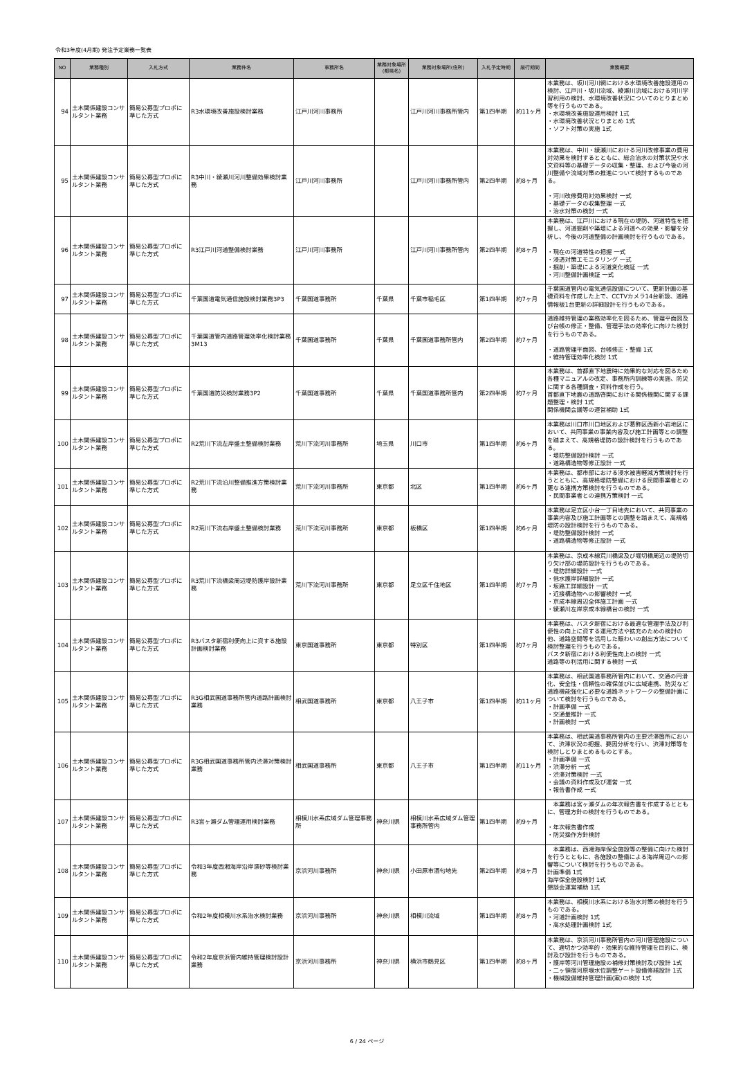令和3年度(4月期) 発注予定業務一覧表
| NO | 業務種別 | 入札方式 | 業務件名 | 事務所名 | 業務対象場所(都県名) | 業務対象場所(住所) | 入札予定時期 | 履行期間 | 業務概要 |
| --- | --- | --- | --- | --- | --- | --- | --- | --- | --- |
| 94 | 土木関係建設コンサルタント業務 | 簡易公募型プロポに準じた方式 | R3水環境改善施設検討業務 | 江戸川河川事務所 | | 江戸川河川事務所管内 | 第1四半期 | 約11ヶ月 | 本業務は、坂川河川網における水環境改善施設運用の検討、江戸川・坂川流域、綾瀬川流域における河川学習利用の検討、水環境改善状況についてのとりまとめ等を行うものである。 ・水環境改善施設運用検討 1式 ・水環境改善状況とりまとめ 1式 ・ソフト対策の実施 1式 |
| 95 | 土木関係建設コンサルタント業務 | 簡易公募型プロポに準じた方式 | R3中川・綾瀬川河川整備効果検討業務 | 江戸川河川事務所 | | 江戸川河川事務所管内 | 第2四半期 | 約8ヶ月 | 本業務は、中川・綾瀬川における河川改修事業の費用対効果を検討するとともに、総合治水の対策状況や水文資料等の基礎データの収集・整理、および今後の河川整備や流域対策の推進について検討するものである。 ・河川改修費用対効果検討 一式 ・基礎データの収集整理 一式 ・治水対策の検討 一式 |
| 96 | 土木関係建設コンサルタント業務 | 簡易公募型プロポに準じた方式 | R3江戸川河道整備検討業務 | 江戸川河川事務所 | | 江戸川河川事務所管内 | 第2四半期 | 約8ヶ月 | 本業務は、江戸川における現在の堤防、河道特性を把握し、河道掘削や築堤による河道への効果・影響を分析し、今後の河道整備の計画検討を行うものである。 ・現在の河道特性の把握 一式 ・浸透対策エモニタリング 一式 ・掘削・築堤による河道変化検証 一式 ・河川整備計画検証 一式 |
| 97 | 土木関係建設コンサルタント業務 | 簡易公募型プロポに準じた方式 | 千葉国道電気通信施設検討業務3P3 | 千葉国道事務所 | 千葉県 | 千葉市稲毛区 | 第1四半期 | 約7ヶ月 | 千葉国道管内の電気通信設備について、更新計画の基礎資料を作成した上で、CCTVカメラ14台新設、道路情報板1台更新の詳細設計を行うものである。 |
| 98 | 土木関係建設コンサルタント業務 | 簡易公募型プロポに準じた方式 | 千葉国道管内道路管理効率化検討業務3M13 | 千葉国道事務所 | 千葉県 | 千葉国道事務所管内 | 第2四半期 | 約7ヶ月 | 道路維持管理の業務効率化を図るため、管理平面図及び台帳の修正・整備、管理手法の効率化に向けた検討を行うものである。 ・道路管理平面図、台帳修正・整備 1式 ・維持管理効率化検討 1式 |
| 99 | 土木関係建設コンサルタント業務 | 簡易公募型プロポに準じた方式 | 千葉国道防災検討業務3P2 | 千葉国道事務所 | 千葉県 | 千葉国道事務所管内 | 第2四半期 | 約7ヶ月 | 本業務は、首都直下地震時に効果的な対応を図るため各種マニュアルの改定、事務所内訓練等の実施、防災に関する各種調査・資料作成を行う。 首都直下地震の道路啓開における関係機関に関する課題整理・検討 1式 関係機関会議等の運営補助 1式 |
| 100 | 土木関係建設コンサルタント業務 | 簡易公募型プロポに準じた方式 | R2荒川下流左岸盛土整備検討業務 | 荒川下流河川事務所 | 埼玉県 | 川口市 | 第1四半期 | 約6ヶ月 | 本業務は川口市川口地区および葛飾区西新小岩地区において、共同事業の事業内容及び施工計画等との調整を踏まえて、高規格堤防の設計検討を行うものである。 ・堤防整備設計検討 一式 ・道路構造物等修正設計 一式 |
| 101 | 土木関係建設コンサルタント業務 | 簡易公募型プロポに準じた方式 | R2荒川下流沿川整備推進方策検討業務 | 荒川下流河川事務所 | 東京都 | 北区 | 第1四半期 | 約6ヶ月 | 本業務は、都市部における浸水被害軽減方策検討を行うとともに、高規格堤防整備における民間事業者との更なる連携方策検討を行うものである。 ・民間事業者との連携方策検討 一式 |
| 102 | 土木関係建設コンサルタント業務 | 簡易公募型プロポに準じた方式 | R2荒川下流右岸盛土整備検討業務 | 荒川下流河川事務所 | 東京都 | 板橋区 | 第1四半期 | 約6ヶ月 | 本業務は足立区小台一丁目地先において、共同事業の事業内容及び施工計画等との調整を踏まえて、高規格堤防の設計検討を行うものである。 ・堤防整備設計検討 一式 ・道路構造物等修正設計 一式 |
| 103 | 土木関係建設コンサルタント業務 | 簡易公募型プロポに準じた方式 | R3荒川下流橋梁周辺堤防護岸設計業務 | 荒川下流河川事務所 | 東京都 | 足立区千住地区 | 第1四半期 | 約7ヶ月 | 本業務は、京成本線荒川橋梁及び堀切橋周辺の堤防切り欠け部の堤防設計を行うものである。 ・堤防詳細設計 一式 ・低水護岸詳細設計 一式 ・坂路工詳細設計 一式 ・近接構造物への影響検討 一式 ・京成本線周辺全体施工計画 一式 ・綾瀬川左岸京成本線橋台の検討 一式 |
| 104 | 土木関係建設コンサルタント業務 | 簡易公募型プロポに準じた方式 | R3バスタ新宿利便向上に資する施設計画検討業務 | 東京国道事務所 | 東京都 | 特別区 | 第1四半期 | 約7ヶ月 | 本業務は、バスタ新宿における最適な管理手法及び利便性の向上に資する運用方法や拡充のための検討の他、道路空間等を活用した賑わいの創出方法について検討整理を行うものである。 バスタ新宿における利便性向上の検討 一式 道路等の利活用に関する検討 一式 |
| 105 | 土木関係建設コンサルタント業務 | 簡易公募型プロポに準じた方式 | R3G相武国道事務所管内道路計画検討業務 | 相武国道事務所 | 東京都 | 八王子市 | 第1四半期 | 約11ヶ月 | 本業務は、相武国道事務所管内において、交通の円滑化、安全性・信頼性の確保並びに広域連携、防災など道路機能強化に必要な道路ネットワークの整備計画について検討を行うものである。 ・計画準備 一式 ・交通量推計 一式 ・計画検討 一式 |
| 106 | 土木関係建設コンサルタント業務 | 簡易公募型プロポに準じた方式 | R3G相武国道事務所管内渋滞対策検討業務 | 相武国道事務所 | 東京都 | 八王子市 | 第1四半期 | 約11ヶ月 | 本業務は、相武国道事務所管内の主要渋滞箇所において、渋滞状況の把握、要因分析を行い、渋滞対策等を検討しとりまとめるものとする。 ・計画準備 一式 ・渋滞分析 一式 ・渋滞対策検討 一式 ・会議の資料作成及び運営 一式 ・報告書作成 一式 |
| 107 | 土木関係建設コンサルタント業務 | 簡易公募型プロポに準じた方式 | R3宮ヶ瀬ダム管理運用検討業務 | 相模川水系広域ダム管理事務所 | 神奈川県 | 相模川水系広域ダム管理事務所管内 | 第1四半期 | 約9ヶ月 | 本業務は宮ヶ瀬ダムの年次報告書を作成するとともに、管理方針の検討を行うものである。 ・年次報告書作成 ・防災操作方針検討 |
| 108 | 土木関係建設コンサルタント業務 | 簡易公募型プロポに準じた方式 | 令和3年度西湘海岸沿岸漂砂等検討業務 | 京浜河川事務所 | 神奈川県 | 小田原市酒匂地先 | 第2四半期 | 約8ヶ月 | 本業務は、西湘海岸保全施設等の整備に向けた検討を行うとともに、各施設の整備による海岸周辺への影響等について検討を行うものである。 計画準備 1式 海岸保全施設検討 1式 懇談会運営補助 1式 |
| 109 | 土木関係建設コンサルタント業務 | 簡易公募型プロポに準じた方式 | 令和2年度相模川水系治水検討業務 | 京浜河川事務所 | 神奈川県 | 相模川流域 | 第1四半期 | 約8ヶ月 | 本業務は、相模川水系における治水対策の検討を行うものである。 ・河道計画検討 1式 ・高水処理計画検討 1式 |
| 110 | 土木関係建設コンサルタント業務 | 簡易公募型プロポに準じた方式 | 令和2年度京浜管内維持管理検討設計業務 | 京浜河川事務所 | 神奈川県 | 横浜市鶴見区 | 第1四半期 | 約8ヶ月 | 本業務は、京浜河川事務所管内の河川管理施設について、適切かつ効率的・効果的な維持管理を目的に、検討及び設計を行うものである。 ・護岸等河川管理施設の補修対策検討及び設計 1式 ・二ヶ領宿河原堰水位調整ゲート設備修繕設計 1式 ・機械設備維持管理計画(案)の検討 1式 |
6 / 24 ページ